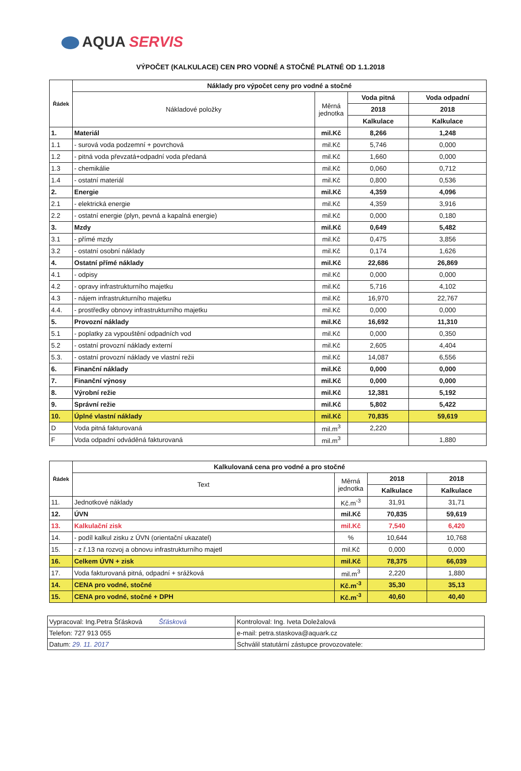AQUA SERVIS
VÝPOČET (KALKULACE) CEN PRO VODNÉ A STOČNÉ PLATNÉ OD 1.1.2018
| Řádek | Náklady pro výpočet ceny pro vodné a stočné | | | |
| --- | --- | --- | --- | --- |
| | Nákladové položky | Měrná jednotka | Voda pitná | Voda odpadní |
| | | | 2018 | 2018 |
| | | | Kalkulace | Kalkulace |
| 1. | Materiál | mil.Kč | 8,266 | 1,248 |
| 1.1 | - surová voda podzemní + povrchová | mil.Kč | 5,746 | 0,000 |
| 1.2 | - pitná voda převzatá+odpadní voda předaná | mil.Kč | 1,660 | 0,000 |
| 1.3 | - chemikálie | mil.Kč | 0,060 | 0,712 |
| 1.4 | - ostatní materiál | mil.Kč | 0,800 | 0,536 |
| 2. | Energie | mil.Kč | 4,359 | 4,096 |
| 2.1 | - elektrická energie | mil.Kč | 4,359 | 3,916 |
| 2.2 | - ostatní energie (plyn, pevná a kapalná energie) | mil.Kč | 0,000 | 0,180 |
| 3. | Mzdy | mil.Kč | 0,649 | 5,482 |
| 3.1 | - přímé mzdy | mil.Kč | 0,475 | 3,856 |
| 3.2 | - ostatní osobní náklady | mil.Kč | 0,174 | 1,626 |
| 4. | Ostatní přímé náklady | mil.Kč | 22,686 | 26,869 |
| 4.1 | - odpisy | mil.Kč | 0,000 | 0,000 |
| 4.2 | - opravy infrastrukturního majetku | mil.Kč | 5,716 | 4,102 |
| 4.3 | - nájem infrastrukturního majetku | mil.Kč | 16,970 | 22,767 |
| 4.4. | - prostředky obnovy infrastrukturního majetku | mil.Kč | 0,000 | 0,000 |
| 5. | Provozní náklady | mil.Kč | 16,692 | 11,310 |
| 5.1 | - poplatky za vypouštění odpadních vod | mil.Kč | 0,000 | 0,350 |
| 5.2 | - ostatní provozní náklady externí | mil.Kč | 2,605 | 4,404 |
| 5.3. | - ostatní provozní náklady ve vlastní režii | mil.Kč | 14,087 | 6,556 |
| 6. | Finanční náklady | mil.Kč | 0,000 | 0,000 |
| 7. | Finanční výnosy | mil.Kč | 0,000 | 0,000 |
| 8. | Výrobní režie | mil.Kč | 12,381 | 5,192 |
| 9. | Správní režie | mil.Kč | 5,802 | 5,422 |
| 10. | Úplné vlastní náklady | mil.Kč | 70,835 | 59,619 |
| D | Voda pitná fakturovaná | mil.m<sup>3</sup> | 2,220 | |
| F | Voda odpadní odváděná fakturovaná | mil.m<sup>3</sup> | | 1,880 |
| Řádek | Kalkulovaná cena pro vodné a pro stočné | | | |
| --- | --- | --- | --- | --- |
| | Text | Měrná jednotka | 2018 | 2018 |
| | | | Kalkulace | Kalkulace |
| 11. | Jednotkové náklady | Kč.m<sup>-3</sup> | 31,91 | 31,71 |
| 12. | ÚVN | mil.Kč | 70,835 | 59,619 |
| 13. | Kalkulační zisk | mil.Kč | 7,540 | 6,420 |
| 14. | - podíl kalkul zisku z ÚVN (orientační ukazatel) | % | 10,644 | 10,768 |
| 15. | - z ř.13 na rozvoj a obnovu infrastrukturního majetl | mil.Kč | 0,000 | 0,000 |
| 16. | Celkem ÚVN + zisk | mil.Kč | 78,375 | 66,039 |
| 17. | Voda fakturovaná pitná, odpadní + srážková | mil.m<sup>3</sup> | 2,220 | 1,880 |
| 14. | CENA pro vodné, stočné | Kč.m<sup>-3</sup> | 35,30 | 35,13 |
| 15. | CENA pro vodné, stočné + DPH | Kč.m<sup>-3</sup> | 40,60 | 40,40 |
| Vypracoval: Ing.Petra Šťásková Šťásková | Kontroloval: Ing. Iveta Doležalová |
| Telefon: 727 913 055 | e-mail: petra.staskova@aquark.cz |
| Datum: 29. 11. 2017 | Schválil statutární zástupce provozovatele: |